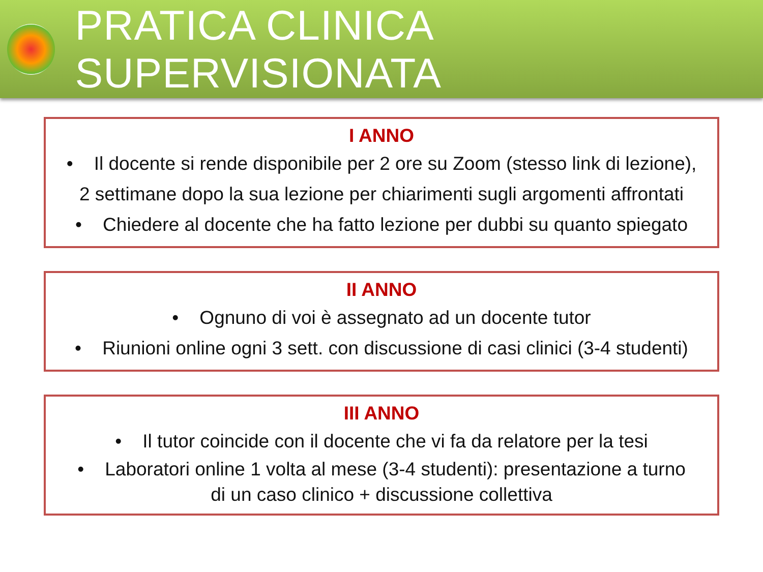PRATICA CLINICA SUPERVISIONATA
I ANNO
• Il docente si rende disponibile per 2 ore su Zoom (stesso link di lezione),
2 settimane dopo la sua lezione per chiarimenti sugli argomenti affrontati
• Chiedere al docente che ha fatto lezione per dubbi su quanto spiegato
II ANNO
• Ognuno di voi è assegnato ad un docente tutor
• Riunioni online ogni 3 sett. con discussione di casi clinici (3-4 studenti)
III ANNO
• Il tutor coincide con il docente che vi fa da relatore per la tesi
• Laboratori online 1 volta al mese (3-4 studenti): presentazione a turno
di un caso clinico + discussione collettiva